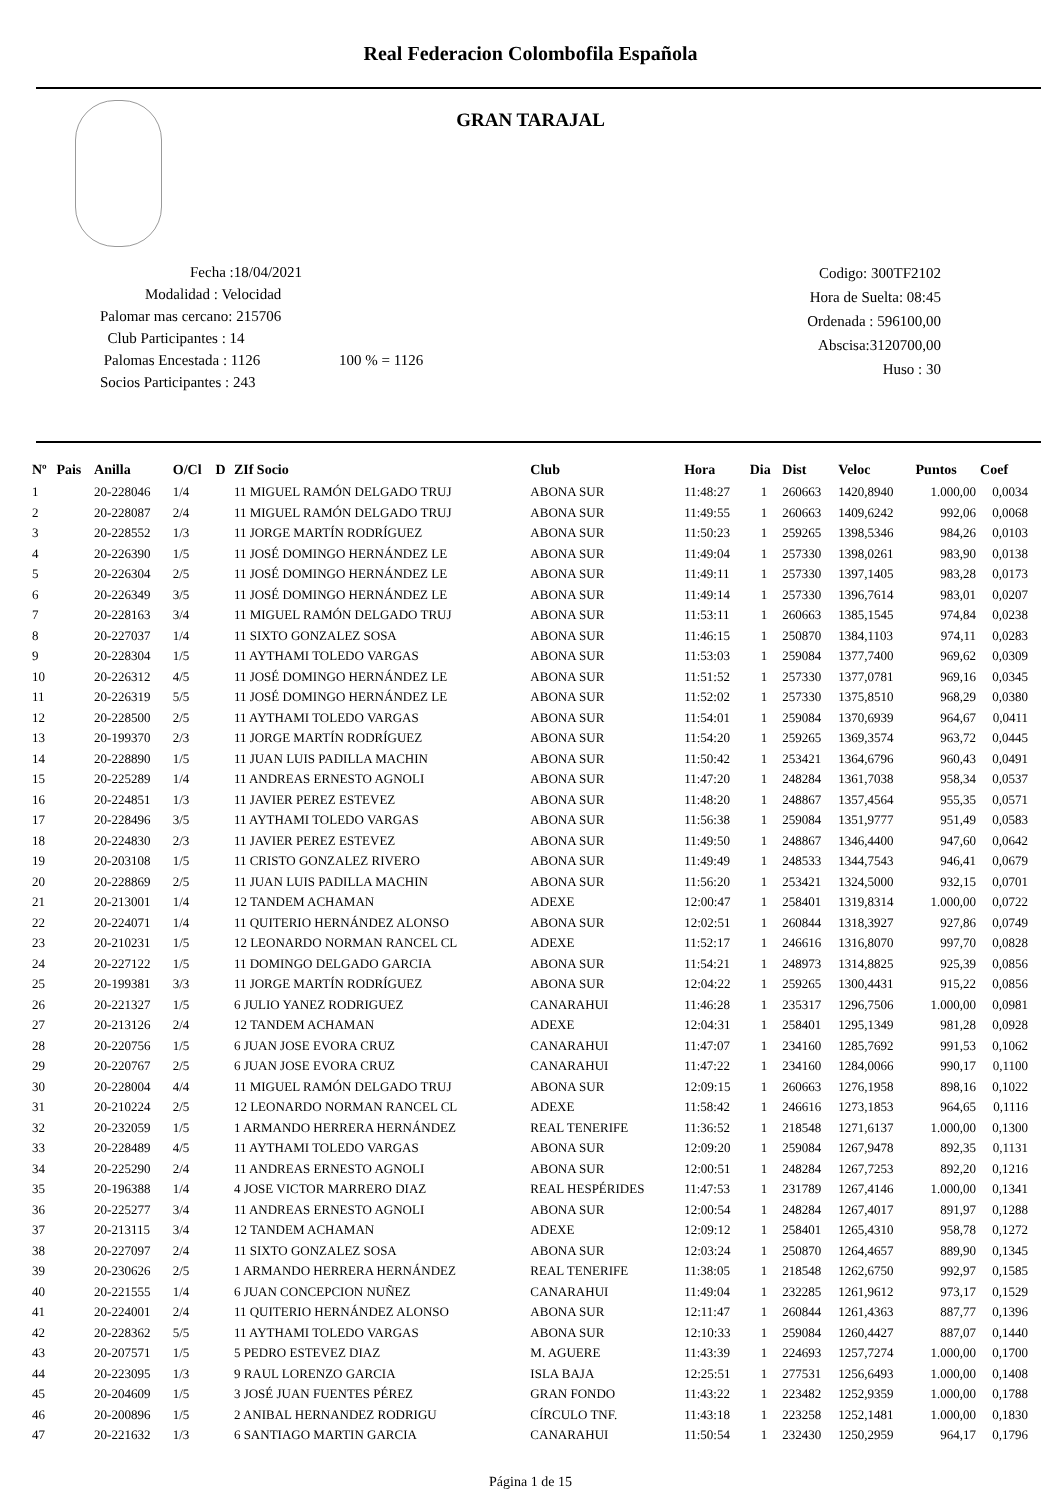Real Federacion Colombofila Española
GRAN TARAJAL
Fecha :18/04/2021
Modalidad : Velocidad
Palomar mas cercano: 215706
Club Participantes : 14
Palomas Encestada : 1126 100 % = 1126
Socios Participantes : 243
Codigo: 300TF2102
Hora de Suelta: 08:45
Ordenada : 596100,00
Abscisa:3120700,00
Huso : 30
| Nº | Pais | Anilla | O/Cl | D | ZIf Socio | Club | Hora | Dia | Dist | Veloc | Puntos | Coef |
| --- | --- | --- | --- | --- | --- | --- | --- | --- | --- | --- | --- | --- |
| 1 | | 20-228046 | 1/4 | | 11 MIGUEL RAMÓN DELGADO TRUJ | ABONA SUR | 11:48:27 | 1 | 260663 | 1420,8940 | 1.000,00 | 0,0034 |
| 2 | | 20-228087 | 2/4 | | 11 MIGUEL RAMÓN DELGADO TRUJ | ABONA SUR | 11:49:55 | 1 | 260663 | 1409,6242 | 992,06 | 0,0068 |
| 3 | | 20-228552 | 1/3 | | 11 JORGE MARTÍN RODRÍGUEZ | ABONA SUR | 11:50:23 | 1 | 259265 | 1398,5346 | 984,26 | 0,0103 |
| 4 | | 20-226390 | 1/5 | | 11 JOSÉ DOMINGO HERNÁNDEZ LE | ABONA SUR | 11:49:04 | 1 | 257330 | 1398,0261 | 983,90 | 0,0138 |
| 5 | | 20-226304 | 2/5 | | 11 JOSÉ DOMINGO HERNÁNDEZ LE | ABONA SUR | 11:49:11 | 1 | 257330 | 1397,1405 | 983,28 | 0,0173 |
| 6 | | 20-226349 | 3/5 | | 11 JOSÉ DOMINGO HERNÁNDEZ LE | ABONA SUR | 11:49:14 | 1 | 257330 | 1396,7614 | 983,01 | 0,0207 |
| 7 | | 20-228163 | 3/4 | | 11 MIGUEL RAMÓN DELGADO TRUJ | ABONA SUR | 11:53:11 | 1 | 260663 | 1385,1545 | 974,84 | 0,0238 |
| 8 | | 20-227037 | 1/4 | | 11 SIXTO GONZALEZ SOSA | ABONA SUR | 11:46:15 | 1 | 250870 | 1384,1103 | 974,11 | 0,0283 |
| 9 | | 20-228304 | 1/5 | | 11 AYTHAMI TOLEDO VARGAS | ABONA SUR | 11:53:03 | 1 | 259084 | 1377,7400 | 969,62 | 0,0309 |
| 10 | | 20-226312 | 4/5 | | 11 JOSÉ DOMINGO HERNÁNDEZ LE | ABONA SUR | 11:51:52 | 1 | 257330 | 1377,0781 | 969,16 | 0,0345 |
| 11 | | 20-226319 | 5/5 | | 11 JOSÉ DOMINGO HERNÁNDEZ LE | ABONA SUR | 11:52:02 | 1 | 257330 | 1375,8510 | 968,29 | 0,0380 |
| 12 | | 20-228500 | 2/5 | | 11 AYTHAMI TOLEDO VARGAS | ABONA SUR | 11:54:01 | 1 | 259084 | 1370,6939 | 964,67 | 0,0411 |
| 13 | | 20-199370 | 2/3 | | 11 JORGE MARTÍN RODRÍGUEZ | ABONA SUR | 11:54:20 | 1 | 259265 | 1369,3574 | 963,72 | 0,0445 |
| 14 | | 20-228890 | 1/5 | | 11 JUAN LUIS PADILLA MACHIN | ABONA SUR | 11:50:42 | 1 | 253421 | 1364,6796 | 960,43 | 0,0491 |
| 15 | | 20-225289 | 1/4 | | 11 ANDREAS ERNESTO AGNOLI | ABONA SUR | 11:47:20 | 1 | 248284 | 1361,7038 | 958,34 | 0,0537 |
| 16 | | 20-224851 | 1/3 | | 11 JAVIER PEREZ ESTEVEZ | ABONA SUR | 11:48:20 | 1 | 248867 | 1357,4564 | 955,35 | 0,0571 |
| 17 | | 20-228496 | 3/5 | | 11 AYTHAMI TOLEDO VARGAS | ABONA SUR | 11:56:38 | 1 | 259084 | 1351,9777 | 951,49 | 0,0583 |
| 18 | | 20-224830 | 2/3 | | 11 JAVIER PEREZ ESTEVEZ | ABONA SUR | 11:49:50 | 1 | 248867 | 1346,4400 | 947,60 | 0,0642 |
| 19 | | 20-203108 | 1/5 | | 11 CRISTO GONZALEZ RIVERO | ABONA SUR | 11:49:49 | 1 | 248533 | 1344,7543 | 946,41 | 0,0679 |
| 20 | | 20-228869 | 2/5 | | 11 JUAN LUIS PADILLA MACHIN | ABONA SUR | 11:56:20 | 1 | 253421 | 1324,5000 | 932,15 | 0,0701 |
| 21 | | 20-213001 | 1/4 | | 12 TANDEM ACHAMAN | ADEXE | 12:00:47 | 1 | 258401 | 1319,8314 | 1.000,00 | 0,0722 |
| 22 | | 20-224071 | 1/4 | | 11 QUITERIO HERNÁNDEZ ALONSO | ABONA SUR | 12:02:51 | 1 | 260844 | 1318,3927 | 927,86 | 0,0749 |
| 23 | | 20-210231 | 1/5 | | 12 LEONARDO NORMAN RANCEL CL | ADEXE | 11:52:17 | 1 | 246616 | 1316,8070 | 997,70 | 0,0828 |
| 24 | | 20-227122 | 1/5 | | 11 DOMINGO DELGADO GARCIA | ABONA SUR | 11:54:21 | 1 | 248973 | 1314,8825 | 925,39 | 0,0856 |
| 25 | | 20-199381 | 3/3 | | 11 JORGE MARTÍN RODRÍGUEZ | ABONA SUR | 12:04:22 | 1 | 259265 | 1300,4431 | 915,22 | 0,0856 |
| 26 | | 20-221327 | 1/5 | | 6 JULIO YANEZ RODRIGUEZ | CANARAHUI | 11:46:28 | 1 | 235317 | 1296,7506 | 1.000,00 | 0,0981 |
| 27 | | 20-213126 | 2/4 | | 12 TANDEM ACHAMAN | ADEXE | 12:04:31 | 1 | 258401 | 1295,1349 | 981,28 | 0,0928 |
| 28 | | 20-220756 | 1/5 | | 6 JUAN JOSE EVORA CRUZ | CANARAHUI | 11:47:07 | 1 | 234160 | 1285,7692 | 991,53 | 0,1062 |
| 29 | | 20-220767 | 2/5 | | 6 JUAN JOSE EVORA CRUZ | CANARAHUI | 11:47:22 | 1 | 234160 | 1284,0066 | 990,17 | 0,1100 |
| 30 | | 20-228004 | 4/4 | | 11 MIGUEL RAMÓN DELGADO TRUJ | ABONA SUR | 12:09:15 | 1 | 260663 | 1276,1958 | 898,16 | 0,1022 |
| 31 | | 20-210224 | 2/5 | | 12 LEONARDO NORMAN RANCEL CL | ADEXE | 11:58:42 | 1 | 246616 | 1273,1853 | 964,65 | 0,1116 |
| 32 | | 20-232059 | 1/5 | | 1 ARMANDO HERRERA HERNÁNDEZ | REAL TENERIFE | 11:36:52 | 1 | 218548 | 1271,6137 | 1.000,00 | 0,1300 |
| 33 | | 20-228489 | 4/5 | | 11 AYTHAMI TOLEDO VARGAS | ABONA SUR | 12:09:20 | 1 | 259084 | 1267,9478 | 892,35 | 0,1131 |
| 34 | | 20-225290 | 2/4 | | 11 ANDREAS ERNESTO AGNOLI | ABONA SUR | 12:00:51 | 1 | 248284 | 1267,7253 | 892,20 | 0,1216 |
| 35 | | 20-196388 | 1/4 | | 4 JOSE VICTOR MARRERO DIAZ | REAL HESPÉRIDES | 11:47:53 | 1 | 231789 | 1267,4146 | 1.000,00 | 0,1341 |
| 36 | | 20-225277 | 3/4 | | 11 ANDREAS ERNESTO AGNOLI | ABONA SUR | 12:00:54 | 1 | 248284 | 1267,4017 | 891,97 | 0,1288 |
| 37 | | 20-213115 | 3/4 | | 12 TANDEM ACHAMAN | ADEXE | 12:09:12 | 1 | 258401 | 1265,4310 | 958,78 | 0,1272 |
| 38 | | 20-227097 | 2/4 | | 11 SIXTO GONZALEZ SOSA | ABONA SUR | 12:03:24 | 1 | 250870 | 1264,4657 | 889,90 | 0,1345 |
| 39 | | 20-230626 | 2/5 | | 1 ARMANDO HERRERA HERNÁNDEZ | REAL TENERIFE | 11:38:05 | 1 | 218548 | 1262,6750 | 992,97 | 0,1585 |
| 40 | | 20-221555 | 1/4 | | 6 JUAN CONCEPCION NUÑEZ | CANARAHUI | 11:49:04 | 1 | 232285 | 1261,9612 | 973,17 | 0,1529 |
| 41 | | 20-224001 | 2/4 | | 11 QUITERIO HERNÁNDEZ ALONSO | ABONA SUR | 12:11:47 | 1 | 260844 | 1261,4363 | 887,77 | 0,1396 |
| 42 | | 20-228362 | 5/5 | | 11 AYTHAMI TOLEDO VARGAS | ABONA SUR | 12:10:33 | 1 | 259084 | 1260,4427 | 887,07 | 0,1440 |
| 43 | | 20-207571 | 1/5 | | 5 PEDRO ESTEVEZ DIAZ | M. AGUERE | 11:43:39 | 1 | 224693 | 1257,7274 | 1.000,00 | 0,1700 |
| 44 | | 20-223095 | 1/3 | | 9 RAUL LORENZO GARCIA | ISLA BAJA | 12:25:51 | 1 | 277531 | 1256,6493 | 1.000,00 | 0,1408 |
| 45 | | 20-204609 | 1/5 | | 3 JOSÉ JUAN FUENTES PÉREZ | GRAN FONDO | 11:43:22 | 1 | 223482 | 1252,9359 | 1.000,00 | 0,1788 |
| 46 | | 20-200896 | 1/5 | | 2 ANIBAL HERNANDEZ RODRIGU | CÍRCULO TNF. | 11:43:18 | 1 | 223258 | 1252,1481 | 1.000,00 | 0,1830 |
| 47 | | 20-221632 | 1/3 | | 6 SANTIAGO MARTIN GARCIA | CANARAHUI | 11:50:54 | 1 | 232430 | 1250,2959 | 964,17 | 0,1796 |
Página 1 de 15